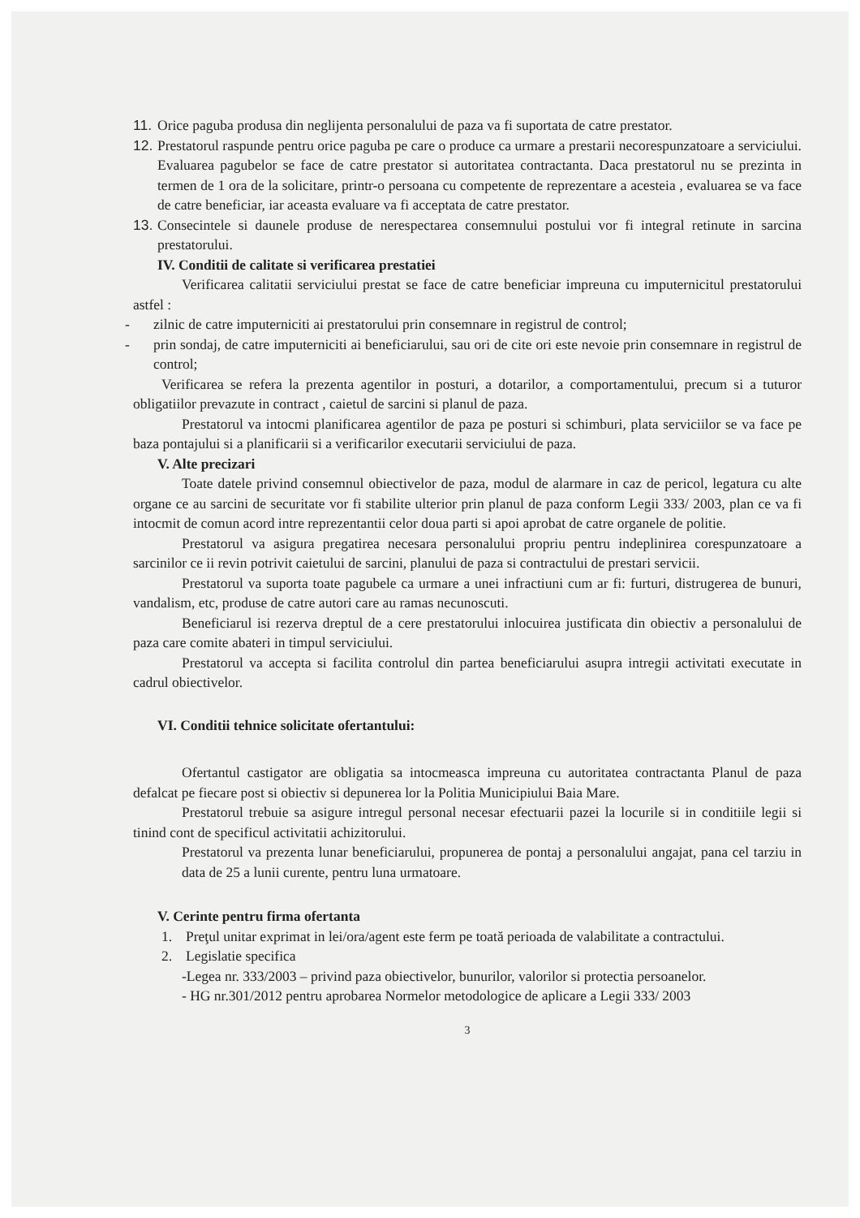11.
Orice paguba produsa din neglijenta personalului de paza va fi suportata de catre prestator.
12.
Prestatorul raspunde pentru orice paguba pe care o produce ca urmare a prestarii necorespunzatoare a serviciului. Evaluarea pagubelor se face de catre prestator si autoritatea contractanta. Daca prestatorul nu se prezinta in termen de 1 ora de la solicitare, printr-o persoana cu competente de reprezentare a acesteia , evaluarea se va face de catre beneficiar, iar aceasta evaluare va fi acceptata de catre prestator.
13.
Consecintele si daunele produse de nerespectarea consemnului postului vor fi integral retinute in sarcina prestatorului.
IV. Conditii de calitate si verificarea prestatiei
Verificarea calitatii serviciului prestat se face de catre beneficiar impreuna cu imputernicitul prestatorului astfel :
- zilnic de catre imputerniciti ai prestatorului prin consemnare in registrul de control;
- prin sondaj, de catre imputerniciti ai beneficiarului, sau ori de cite ori este nevoie prin consemnare in registrul de control;
Verificarea se refera la prezenta agentilor in posturi, a dotarilor, a comportamentului, precum si a tuturor obligatiilor prevazute in contract , caietul de sarcini si planul de paza.
Prestatorul va intocmi planificarea agentilor de paza pe posturi si schimburi, plata serviciilor se va face pe baza pontajului si a planificarii si a verificarilor executarii serviciului de paza.
V. Alte precizari
Toate datele privind consemnul obiectivelor de paza, modul de alarmare in caz de pericol, legatura cu alte organe ce au sarcini de securitate vor fi stabilite ulterior prin planul de paza conform Legii 333/ 2003, plan ce va fi intocmit de comun acord intre reprezentantii celor doua parti si apoi aprobat de catre organele de politie.
Prestatorul va asigura pregatirea necesara personalului propriu pentru indeplinirea corespunzatoare a sarcinilor ce ii revin potrivit caietului de sarcini, planului de paza si contractului de prestari servicii.
Prestatorul va suporta toate pagubele ca urmare a unei infractiuni cum ar fi: furturi, distrugerea de bunuri, vandalism, etc, produse de catre autori care au ramas necunoscuti.
Beneficiarul isi rezerva dreptul de a cere prestatorului inlocuirea justificata din obiectiv a personalului de paza care comite abateri in timpul serviciului.
Prestatorul va accepta si facilita controlul din partea beneficiarului asupra intregii activitati executate in cadrul obiectivelor.
VI. Conditii tehnice solicitate ofertantului:
Ofertantul castigator are obligatia sa intocmeasca impreuna cu autoritatea contractanta Planul de paza defalcat pe fiecare post si obiectiv si depunerea lor la Politia Municipiului Baia Mare.
Prestatorul trebuie sa asigure intregul personal necesar efectuarii pazei la locurile si in conditiile legii si tinind cont de specificul activitatii achizitorului.
Prestatorul va prezenta lunar beneficiarului, propunerea de pontaj a personalului angajat, pana cel tarziu in data de 25 a lunii curente, pentru luna urmatoare.
V. Cerinte pentru firma ofertanta
1. Preţul unitar exprimat in lei/ora/agent este ferm pe toată perioada de valabilitate a contractului.
2. Legislatie specifica
-Legea nr. 333/2003 – privind paza obiectivelor, bunurilor, valorilor si protectia persoanelor.
- HG nr.301/2012 pentru aprobarea Normelor metodologice de aplicare a Legii 333/ 2003
3